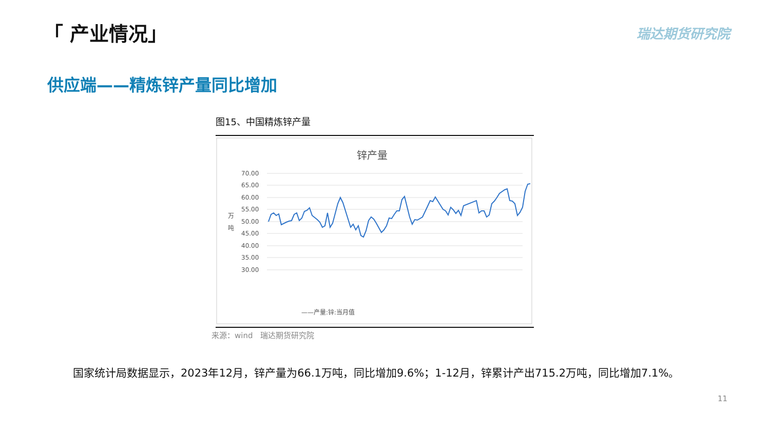「 产业情况」 瑞达期货研究院
供应端——精炼锌产量同比增加
图15、中国精炼锌产量
锌产量
70.00
65.00
60.00
55.00
50.00
45.00
40.00
35.00
30.00
万
吨
——产量:锌:当月值
来源：wind　瑞达期货研究院
国家统计局数据显示，2023年12月，锌产量为66.1万吨，同比增加9.6%；1-12月，锌累计产出715.2万吨，同比增加7.1%。
11